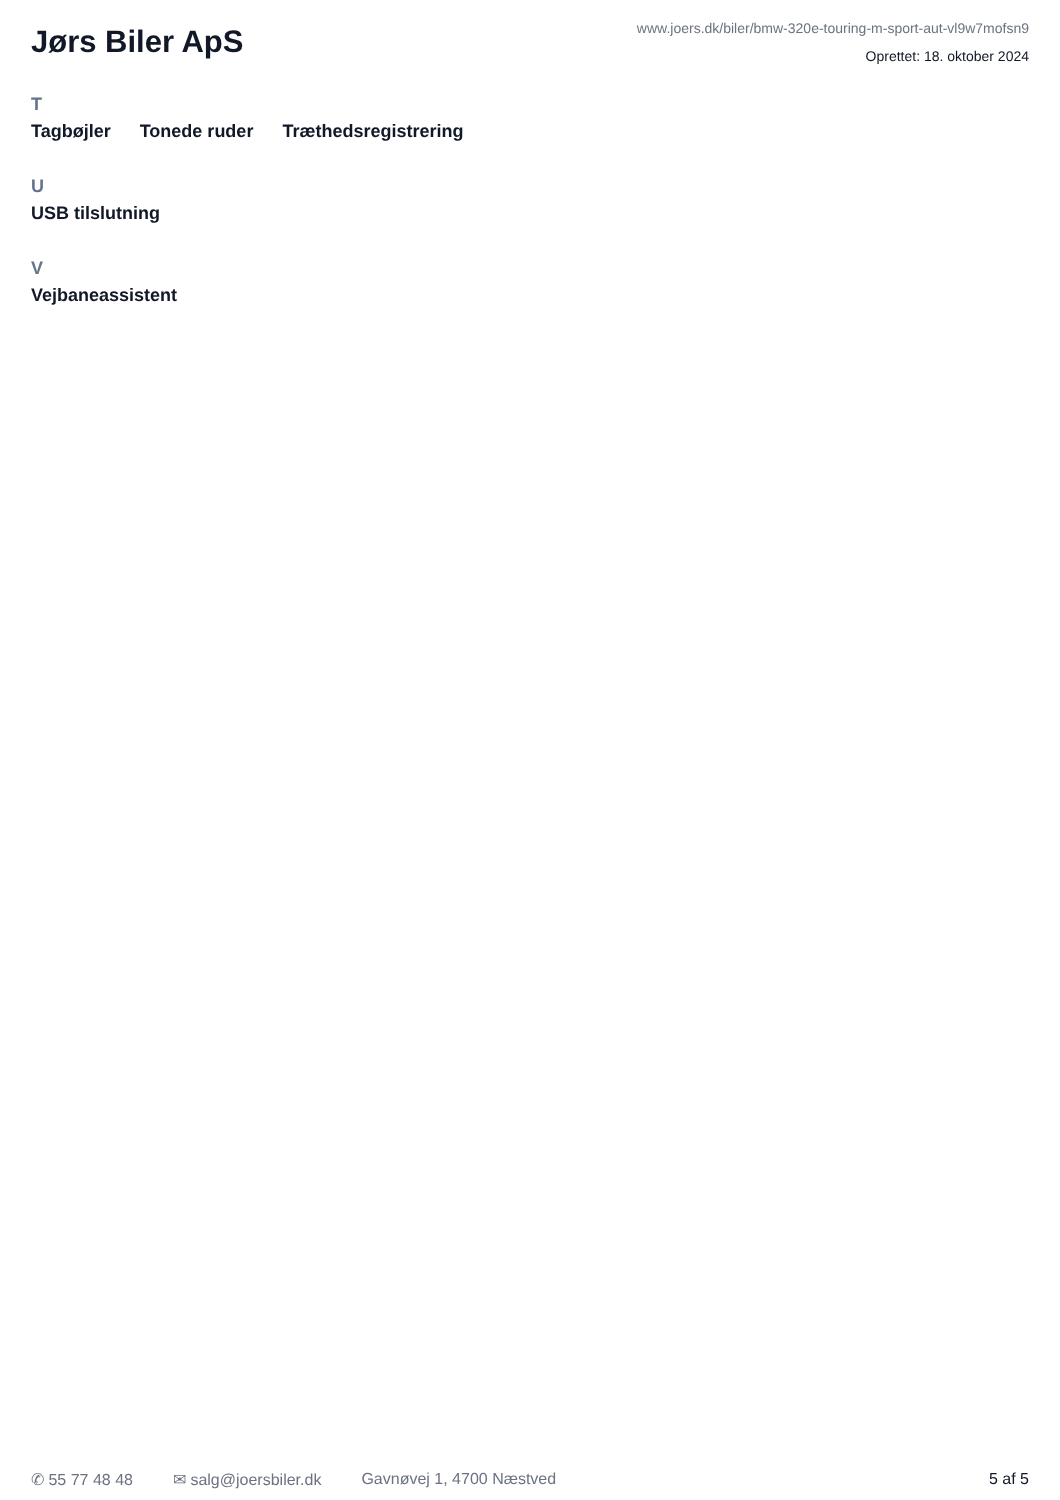Jørs Biler ApS
www.joers.dk/biler/bmw-320e-touring-m-sport-aut-vl9w7mofsn9
Oprettet: 18. oktober 2024
T
Tagbøjler Tonede ruder Træthedsregistrering
U
USB tilslutning
V
Vejbaneassistent
✆ 55 77 48 48 ✉ salg@joersbiler.dk Gavnøvej 1, 4700 Næstved 5 af 5